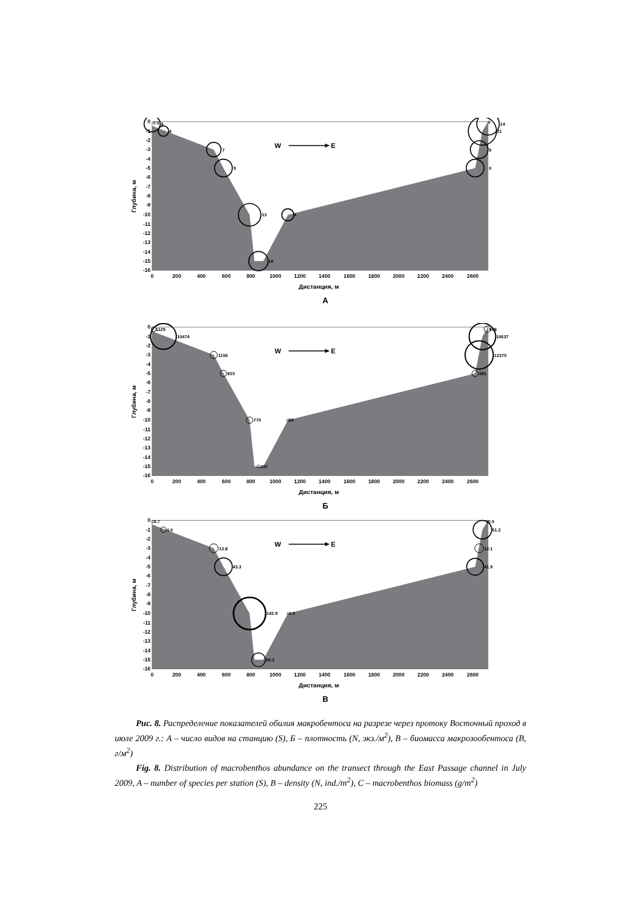0
-1
-2
-3
-4
-5
-6
-7
-8
-9
-10
-11
-12
-13
-14
-15
-16
0
200
400
600
800
1000
1200
1400
1600
1800
2000
2200
2400
2600
Дистанция, м
Глубина, м
W
E
0 0
8
4
7
9
13
4
10
0
14
21
9
0
А
1129
10474
1156
815
770
89
267
908
10637
12370
681
Б
0.7
4.0
13.8
43.3
142.9
0.5
26.3
0.5
51.2
12.1
41.9
В
Рис. 8. Распределение показателей обилия макробентоса на разрезе через протоку Восточный проход в июле 2009 г.: А – число видов на станцию (S), Б – плотность (N, экз./м<sup>2</sup>), В – биомасса макрозообентоса (B, г/м<sup>2</sup>)
Fig. 8. Distribution of macrobenthos abundance on the transect through the East Passage channel in July 2009, A – number of species per station (S), B – density (N, ind./m<sup>2</sup>), C – macrobenthos biomass (g/m<sup>2</sup>)
225